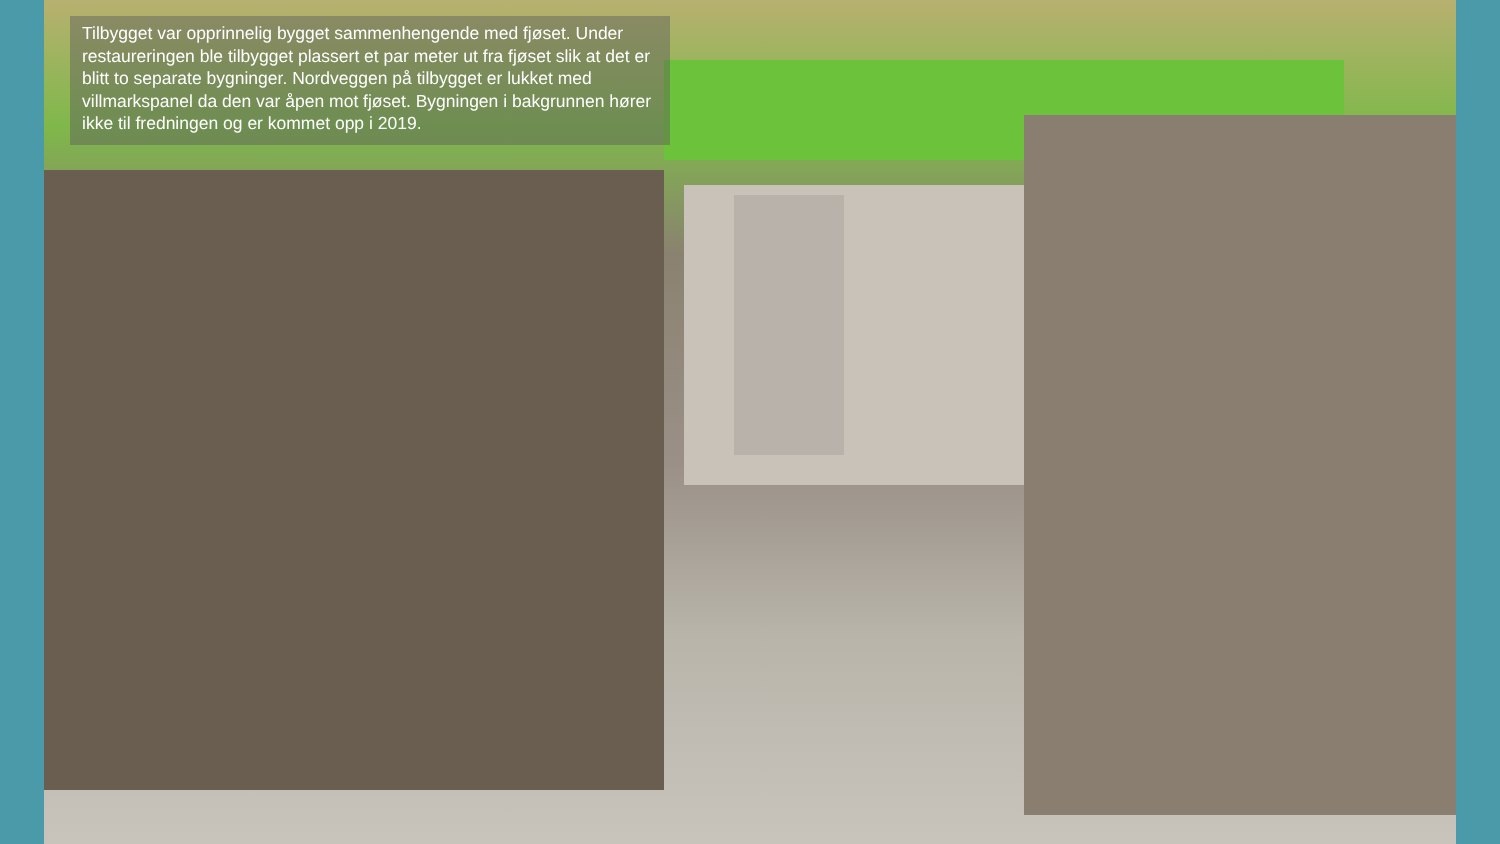Tilbygget var opprinnelig bygget sammenhengende med fjøset. Under restaureringen ble tilbygget plassert et par meter ut fra fjøset slik at det er blitt to separate bygninger. Nordveggen på tilbygget er lukket med villmarkspanel da den var åpen mot fjøset. Bygningen i bakgrunnen hører ikke til fredningen og er kommet opp i 2019.